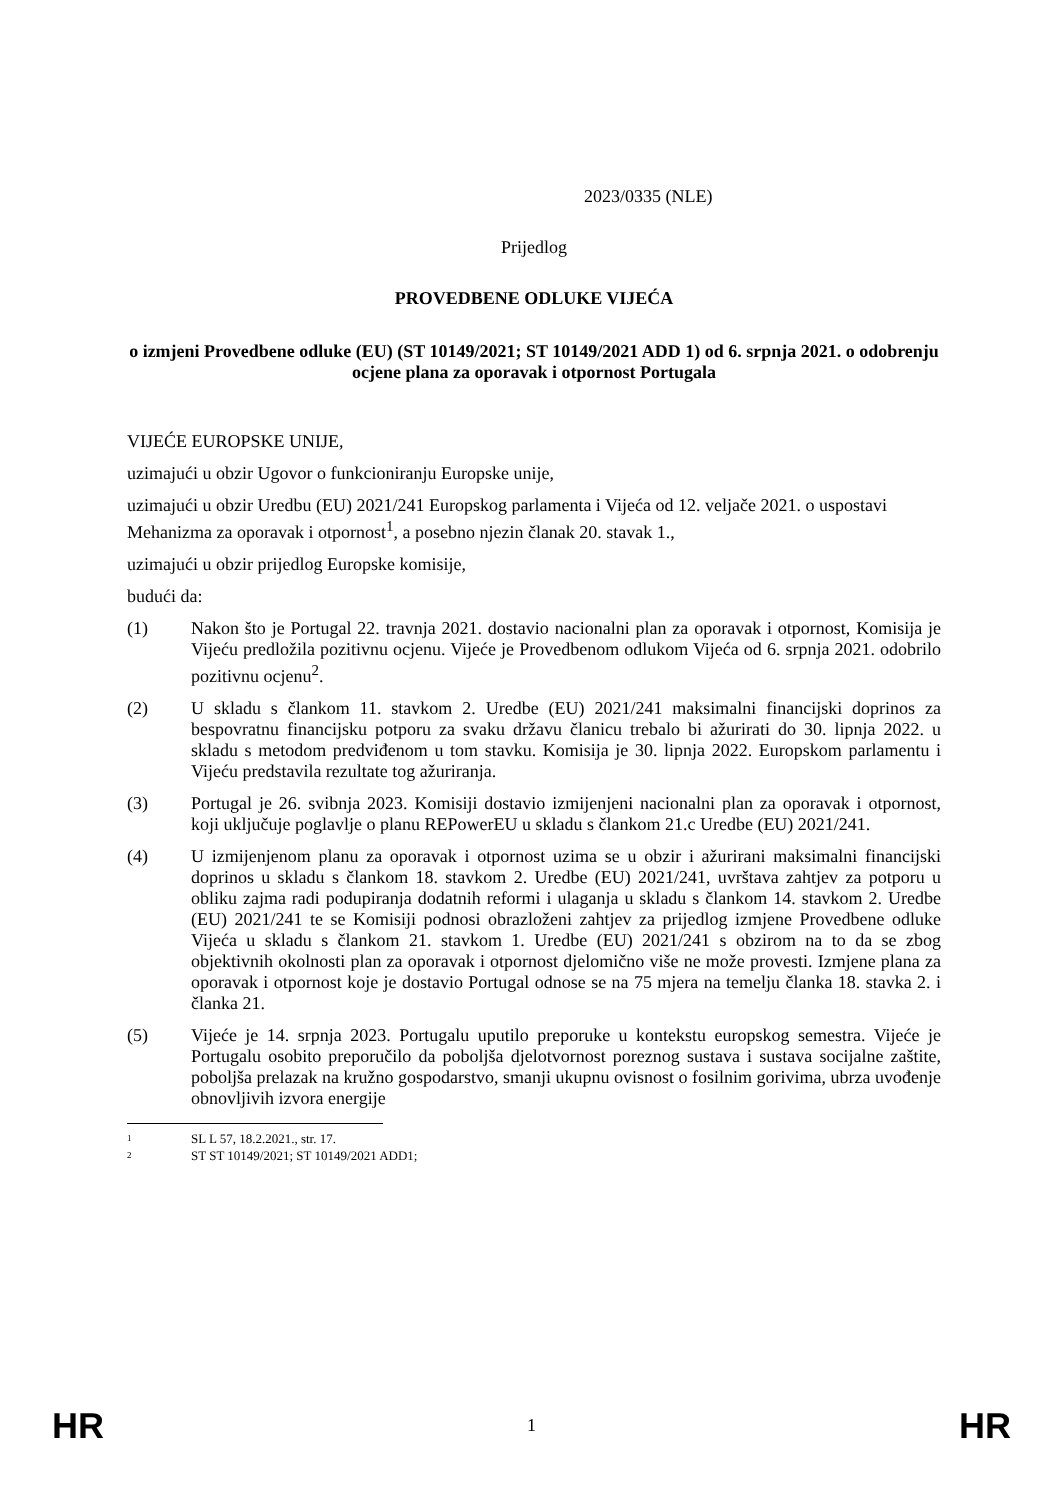2023/0335 (NLE)
Prijedlog
PROVEDBENE ODLUKE VIJEĆA
o izmjeni Provedbene odluke (EU) (ST 10149/2021; ST 10149/2021 ADD 1) od 6. srpnja 2021. o odobrenju ocjene plana za oporavak i otpornost Portugala
VIJEĆE EUROPSKE UNIJE,
uzimajući u obzir Ugovor o funkcioniranju Europske unije,
uzimajući u obzir Uredbu (EU) 2021/241 Europskog parlamenta i Vijeća od 12. veljače 2021. o uspostavi Mehanizma za oporavak i otpornost<sup>1</sup>, a posebno njezin članak 20. stavak 1.,
uzimajući u obzir prijedlog Europske komisije,
budući da:
(1) Nakon što je Portugal 22. travnja 2021. dostavio nacionalni plan za oporavak i otpornost, Komisija je Vijeću predložila pozitivnu ocjenu. Vijeće je Provedbenom odlukom Vijeća od 6. srpnja 2021. odobrilo pozitivnu ocjenu<sup>2</sup>.
(2) U skladu s člankom 11. stavkom 2. Uredbe (EU) 2021/241 maksimalni financijski doprinos za bespovratnu financijsku potporu za svaku državu članicu trebalo bi ažurirati do 30. lipnja 2022. u skladu s metodom predviđenom u tom stavku. Komisija je 30. lipnja 2022. Europskom parlamentu i Vijeću predstavila rezultate tog ažuriranja.
(3) Portugal je 26. svibnja 2023. Komisiji dostavio izmijenjeni nacionalni plan za oporavak i otpornost, koji uključuje poglavlje o planu REPowerEU u skladu s člankom 21.c Uredbe (EU) 2021/241.
(4) U izmijenjenom planu za oporavak i otpornost uzima se u obzir i ažurirani maksimalni financijski doprinos u skladu s člankom 18. stavkom 2. Uredbe (EU) 2021/241, uvrštava zahtjev za potporu u obliku zajma radi podupiranja dodatnih reformi i ulaganja u skladu s člankom 14. stavkom 2. Uredbe (EU) 2021/241 te se Komisiji podnosi obrazloženi zahtjev za prijedlog izmjene Provedbene odluke Vijeća u skladu s člankom 21. stavkom 1. Uredbe (EU) 2021/241 s obzirom na to da se zbog objektivnih okolnosti plan za oporavak i otpornost djelomično više ne može provesti. Izmjene plana za oporavak i otpornost koje je dostavio Portugal odnose se na 75 mjera na temelju članka 18. stavka 2. i članka 21.
(5) Vijeće je 14. srpnja 2023. Portugalu uputilo preporuke u kontekstu europskog semestra. Vijeće je Portugalu osobito preporučilo da poboljša djelotvornost poreznog sustava i sustava socijalne zaštite, poboljša prelazak na kružno gospodarstvo, smanji ukupnu ovisnost o fosilnim gorivima, ubrza uvođenje obnovljivih izvora energije
1 SL L 57, 18.2.2021., str. 17.
2 ST ST 10149/2021; ST 10149/2021 ADD1;
HR 1 HR